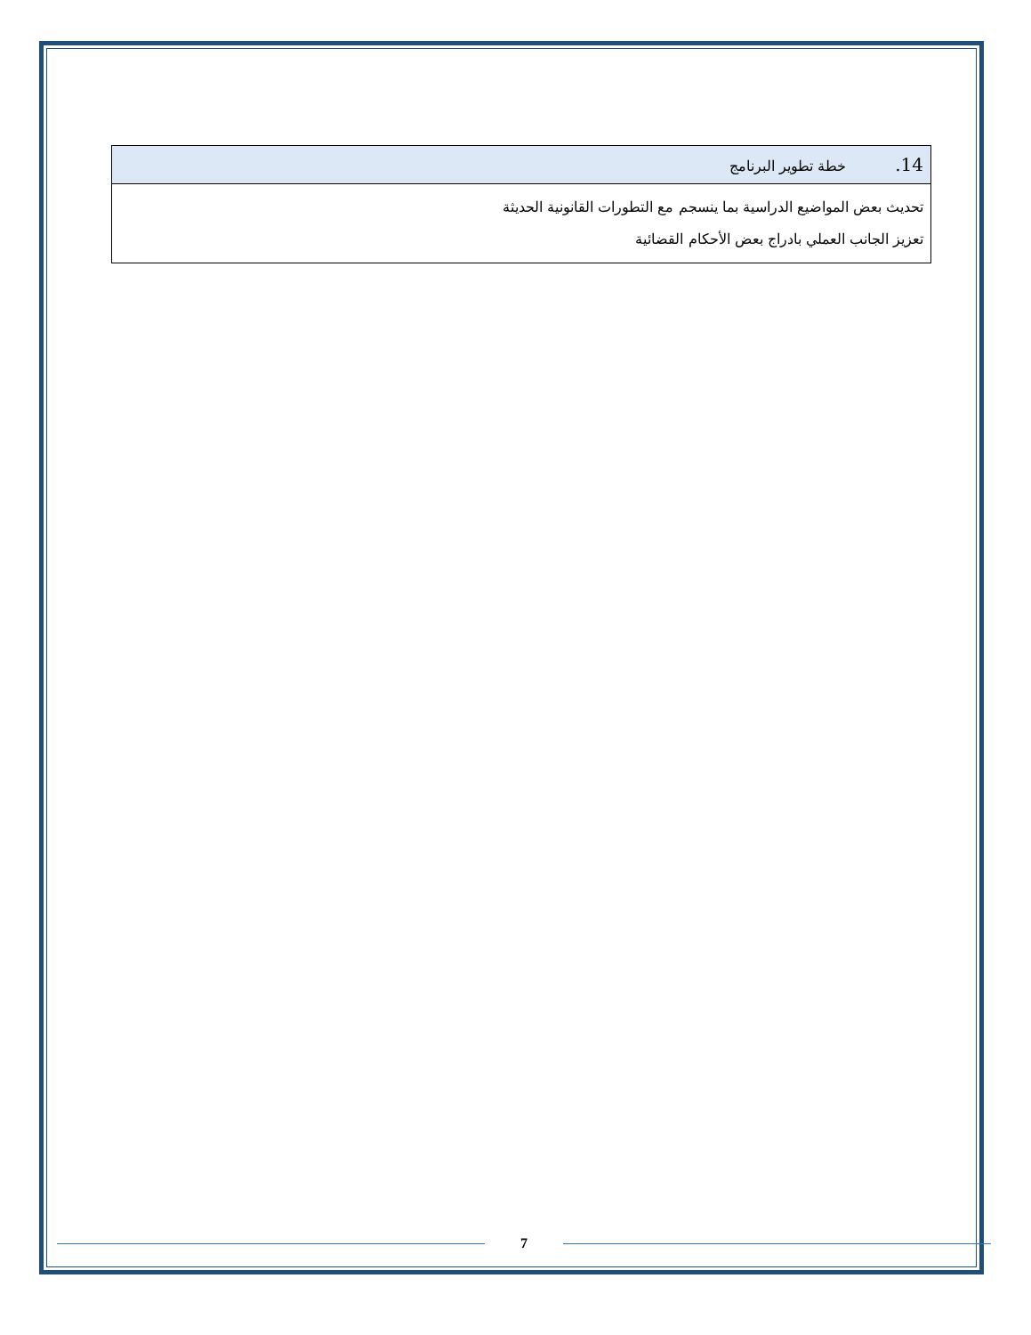| 14. خطة تطوير البرنامج |
| --- |
| تحديث بعض المواضيع الدراسية بما ينسجم مع التطورات القانونية الحديثة تعزيز الجانب العملي بادراج بعض الأحكام القضائية |
7